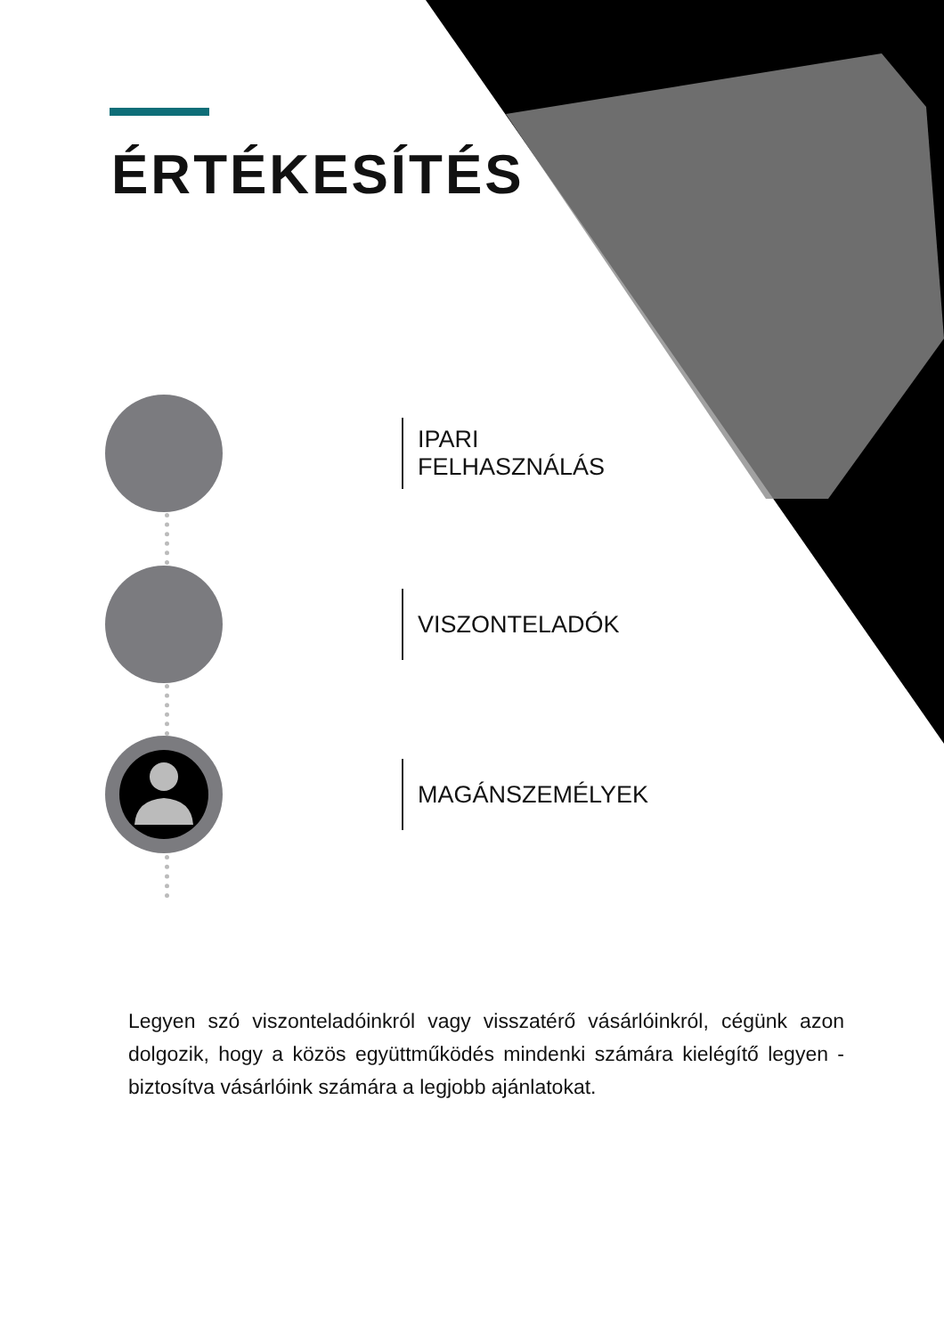ÉRTÉKESÍTÉS
IPARI FELHASZNÁLÁS
VISZONTELADÓK
MAGÁNSZEMÉLYEK
Legyen szó viszonteladóinkról vagy visszatérő vásárlóinkról, cégünk azon dolgozik, hogy a közös együttműködés mindenki számára kielégítő legyen - biztosítva vásárlóink számára a legjobb ajánlatokat.